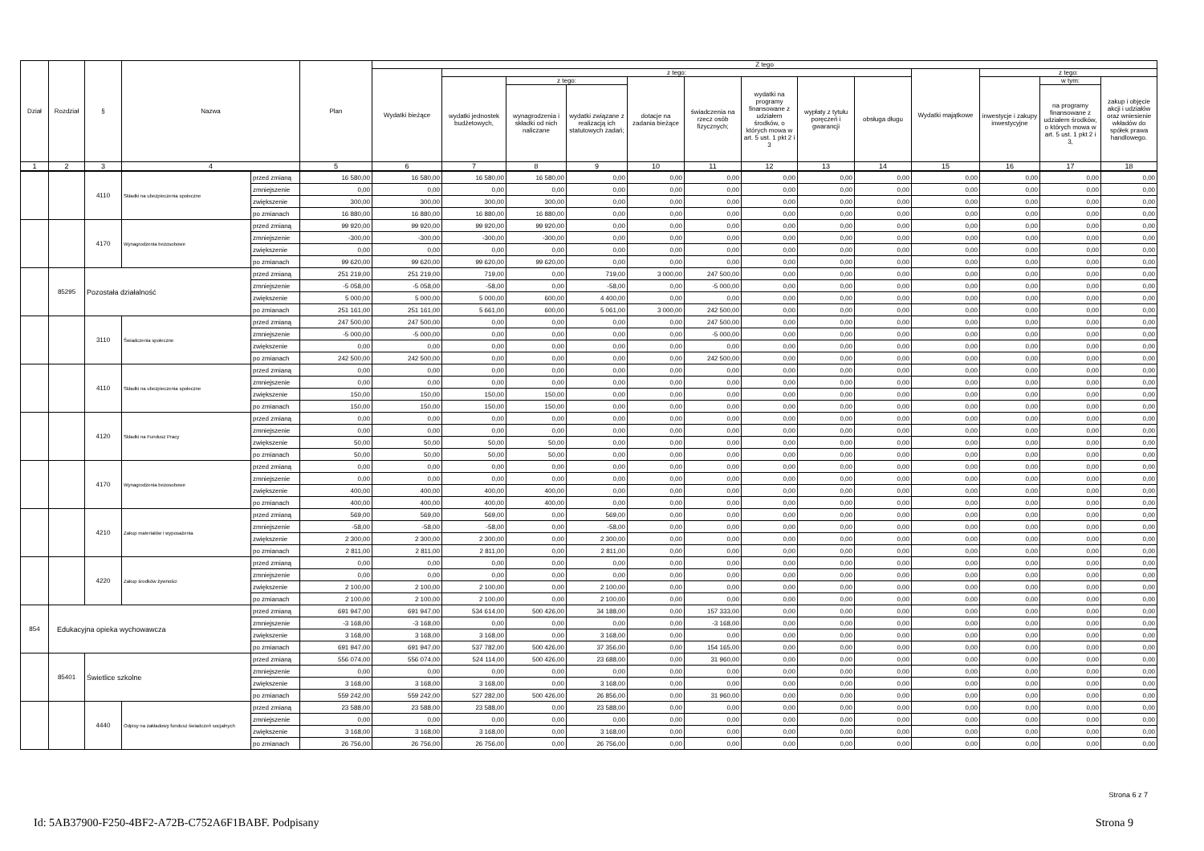| Dział | Rozdział | § | Nazwa | | Plan | Z tego | | | | | | | | | | | | |
| --- | --- | --- | --- | --- | --- | --- | --- | --- | --- | --- | --- | --- | --- | --- | --- | --- | --- | --- |
| | | | | | | Wydatki bieżące | z tego: | | | | | | | | Wydatki majątkowe | z tego: | | |
| | | | | | | | wydatki jednostek budżetowych, | z tego: | | dotacje na zadania bieżące | świadczenia na rzecz osób fizycznych; | wydatki na programy finansowane z udziałem środków, o których mowa w art. 5 ust. 1 pkt 2 i 3 | wypłaty z tytułu poręczeń i gwarancji | obsługa długu | | inwestycje i zakupy inwestycyjne | w tym: | zakup i objęcie akcji i udziałów oraz wniesienie wkładów do spółek prawa handlowego. |
| | | | | | | | | wynagrodzenia i składki od nich naliczane | wydatki związane z realizacją ich statutowych zadań; | | | | | | | | na programy finansowane z udziałem środków, o których mowa w art. 5 ust. 1 pkt 2 i 3, | |
| 1 | 2 | 3 | 4 | | 5 | 6 | 7 | 8 | 9 | 10 | 11 | 12 | 13 | 14 | 15 | 16 | 17 | 18 |
| | | 4110 | Składki na ubezpieczenia społeczne | przed zmianą | 16 580,00 | 16 580,00 | 16 580,00 | 16 580,00 | 0,00 | 0,00 | 0,00 | 0,00 | 0,00 | 0,00 | 0,00 | 0,00 | 0,00 | 0,00 |
| | | | | zmniejszenie | 0,00 | 0,00 | 0,00 | 0,00 | 0,00 | 0,00 | 0,00 | 0,00 | 0,00 | 0,00 | 0,00 | 0,00 | 0,00 | 0,00 |
| | | | | zwiększenie | 300,00 | 300,00 | 300,00 | 300,00 | 0,00 | 0,00 | 0,00 | 0,00 | 0,00 | 0,00 | 0,00 | 0,00 | 0,00 | 0,00 |
| | | | | po zmianach | 16 880,00 | 16 880,00 | 16 880,00 | 16 880,00 | 0,00 | 0,00 | 0,00 | 0,00 | 0,00 | 0,00 | 0,00 | 0,00 | 0,00 | 0,00 |
| | | 4170 | Wynagrodzenia bezosobowe | przed zmianą | 99 920,00 | 99 920,00 | 99 920,00 | 99 920,00 | 0,00 | 0,00 | 0,00 | 0,00 | 0,00 | 0,00 | 0,00 | 0,00 | 0,00 | 0,00 |
| | | | | zmniejszenie | -300,00 | -300,00 | -300,00 | -300,00 | 0,00 | 0,00 | 0,00 | 0,00 | 0,00 | 0,00 | 0,00 | 0,00 | 0,00 | 0,00 |
| | | | | zwiększenie | 0,00 | 0,00 | 0,00 | 0,00 | 0,00 | 0,00 | 0,00 | 0,00 | 0,00 | 0,00 | 0,00 | 0,00 | 0,00 | 0,00 |
| | | | | po zmianach | 99 620,00 | 99 620,00 | 99 620,00 | 99 620,00 | 0,00 | 0,00 | 0,00 | 0,00 | 0,00 | 0,00 | 0,00 | 0,00 | 0,00 | 0,00 |
| | 85295 | Pozostała działalność | | przed zmianą | 251 219,00 | 251 219,00 | 719,00 | 0,00 | 719,00 | 3 000,00 | 247 500,00 | 0,00 | 0,00 | 0,00 | 0,00 | 0,00 | 0,00 | 0,00 |
| | | | | zmniejszenie | -5 058,00 | -5 058,00 | -58,00 | 0,00 | -58,00 | 0,00 | -5 000,00 | 0,00 | 0,00 | 0,00 | 0,00 | 0,00 | 0,00 | 0,00 |
| | | | | zwiększenie | 5 000,00 | 5 000,00 | 5 000,00 | 600,00 | 4 400,00 | 0,00 | 0,00 | 0,00 | 0,00 | 0,00 | 0,00 | 0,00 | 0,00 | 0,00 |
| | | | | po zmianach | 251 161,00 | 251 161,00 | 5 661,00 | 600,00 | 5 061,00 | 3 000,00 | 242 500,00 | 0,00 | 0,00 | 0,00 | 0,00 | 0,00 | 0,00 | 0,00 |
| | | 3110 | Świadczenia społeczne | przed zmianą | 247 500,00 | 247 500,00 | 0,00 | 0,00 | 0,00 | 0,00 | 247 500,00 | 0,00 | 0,00 | 0,00 | 0,00 | 0,00 | 0,00 | 0,00 |
| | | | | zmniejszenie | -5 000,00 | -5 000,00 | 0,00 | 0,00 | 0,00 | 0,00 | -5 000,00 | 0,00 | 0,00 | 0,00 | 0,00 | 0,00 | 0,00 | 0,00 |
| | | | | zwiększenie | 0,00 | 0,00 | 0,00 | 0,00 | 0,00 | 0,00 | 0,00 | 0,00 | 0,00 | 0,00 | 0,00 | 0,00 | 0,00 | 0,00 |
| | | | | po zmianach | 242 500,00 | 242 500,00 | 0,00 | 0,00 | 0,00 | 0,00 | 242 500,00 | 0,00 | 0,00 | 0,00 | 0,00 | 0,00 | 0,00 | 0,00 |
| | | 4110 | Składki na ubezpieczenia społeczne | przed zmianą | 0,00 | 0,00 | 0,00 | 0,00 | 0,00 | 0,00 | 0,00 | 0,00 | 0,00 | 0,00 | 0,00 | 0,00 | 0,00 | 0,00 |
| | | | | zmniejszenie | 0,00 | 0,00 | 0,00 | 0,00 | 0,00 | 0,00 | 0,00 | 0,00 | 0,00 | 0,00 | 0,00 | 0,00 | 0,00 | 0,00 |
| | | | | zwiększenie | 150,00 | 150,00 | 150,00 | 150,00 | 0,00 | 0,00 | 0,00 | 0,00 | 0,00 | 0,00 | 0,00 | 0,00 | 0,00 | 0,00 |
| | | | | po zmianach | 150,00 | 150,00 | 150,00 | 150,00 | 0,00 | 0,00 | 0,00 | 0,00 | 0,00 | 0,00 | 0,00 | 0,00 | 0,00 | 0,00 |
| | | 4120 | Składki na Fundusz Pracy | przed zmianą | 0,00 | 0,00 | 0,00 | 0,00 | 0,00 | 0,00 | 0,00 | 0,00 | 0,00 | 0,00 | 0,00 | 0,00 | 0,00 | 0,00 |
| | | | | zmniejszenie | 0,00 | 0,00 | 0,00 | 0,00 | 0,00 | 0,00 | 0,00 | 0,00 | 0,00 | 0,00 | 0,00 | 0,00 | 0,00 | 0,00 |
| | | | | zwiększenie | 50,00 | 50,00 | 50,00 | 50,00 | 0,00 | 0,00 | 0,00 | 0,00 | 0,00 | 0,00 | 0,00 | 0,00 | 0,00 | 0,00 |
| | | | | po zmianach | 50,00 | 50,00 | 50,00 | 50,00 | 0,00 | 0,00 | 0,00 | 0,00 | 0,00 | 0,00 | 0,00 | 0,00 | 0,00 | 0,00 |
| | | 4170 | Wynagrodzenia bezosobowe | przed zmianą | 0,00 | 0,00 | 0,00 | 0,00 | 0,00 | 0,00 | 0,00 | 0,00 | 0,00 | 0,00 | 0,00 | 0,00 | 0,00 | 0,00 |
| | | | | zmniejszenie | 0,00 | 0,00 | 0,00 | 0,00 | 0,00 | 0,00 | 0,00 | 0,00 | 0,00 | 0,00 | 0,00 | 0,00 | 0,00 | 0,00 |
| | | | | zwiększenie | 400,00 | 400,00 | 400,00 | 400,00 | 0,00 | 0,00 | 0,00 | 0,00 | 0,00 | 0,00 | 0,00 | 0,00 | 0,00 | 0,00 |
| | | | | po zmianach | 400,00 | 400,00 | 400,00 | 400,00 | 0,00 | 0,00 | 0,00 | 0,00 | 0,00 | 0,00 | 0,00 | 0,00 | 0,00 | 0,00 |
| | | 4210 | Zakup materiałów i wyposażenia | przed zmianą | 569,00 | 569,00 | 569,00 | 0,00 | 569,00 | 0,00 | 0,00 | 0,00 | 0,00 | 0,00 | 0,00 | 0,00 | 0,00 | 0,00 |
| | | | | zmniejszenie | -58,00 | -58,00 | -58,00 | 0,00 | -58,00 | 0,00 | 0,00 | 0,00 | 0,00 | 0,00 | 0,00 | 0,00 | 0,00 | 0,00 |
| | | | | zwiększenie | 2 300,00 | 2 300,00 | 2 300,00 | 0,00 | 2 300,00 | 0,00 | 0,00 | 0,00 | 0,00 | 0,00 | 0,00 | 0,00 | 0,00 | 0,00 |
| | | | | po zmianach | 2 811,00 | 2 811,00 | 2 811,00 | 0,00 | 2 811,00 | 0,00 | 0,00 | 0,00 | 0,00 | 0,00 | 0,00 | 0,00 | 0,00 | 0,00 |
| | | 4220 | Zakup środków żywności | przed zmianą | 0,00 | 0,00 | 0,00 | 0,00 | 0,00 | 0,00 | 0,00 | 0,00 | 0,00 | 0,00 | 0,00 | 0,00 | 0,00 | 0,00 |
| | | | | zmniejszenie | 0,00 | 0,00 | 0,00 | 0,00 | 0,00 | 0,00 | 0,00 | 0,00 | 0,00 | 0,00 | 0,00 | 0,00 | 0,00 | 0,00 |
| | | | | zwiększenie | 2 100,00 | 2 100,00 | 2 100,00 | 0,00 | 2 100,00 | 0,00 | 0,00 | 0,00 | 0,00 | 0,00 | 0,00 | 0,00 | 0,00 | 0,00 |
| | | | | po zmianach | 2 100,00 | 2 100,00 | 2 100,00 | 0,00 | 2 100,00 | 0,00 | 0,00 | 0,00 | 0,00 | 0,00 | 0,00 | 0,00 | 0,00 | 0,00 |
| 854 | Edukacyjna opieka wychowawcza | | | przed zmianą | 691 947,00 | 691 947,00 | 534 614,00 | 500 426,00 | 34 188,00 | 0,00 | 157 333,00 | 0,00 | 0,00 | 0,00 | 0,00 | 0,00 | 0,00 | 0,00 |
| | | | | zmniejszenie | -3 168,00 | -3 168,00 | 0,00 | 0,00 | 0,00 | 0,00 | -3 168,00 | 0,00 | 0,00 | 0,00 | 0,00 | 0,00 | 0,00 | 0,00 |
| | | | | zwiększenie | 3 168,00 | 3 168,00 | 3 168,00 | 0,00 | 3 168,00 | 0,00 | 0,00 | 0,00 | 0,00 | 0,00 | 0,00 | 0,00 | 0,00 | 0,00 |
| | | | | po zmianach | 691 947,00 | 691 947,00 | 537 782,00 | 500 426,00 | 37 356,00 | 0,00 | 154 165,00 | 0,00 | 0,00 | 0,00 | 0,00 | 0,00 | 0,00 | 0,00 |
| | 85401 | Świetlice szkolne | | przed zmianą | 556 074,00 | 556 074,00 | 524 114,00 | 500 426,00 | 23 688,00 | 0,00 | 31 960,00 | 0,00 | 0,00 | 0,00 | 0,00 | 0,00 | 0,00 | 0,00 |
| | | | | zmniejszenie | 0,00 | 0,00 | 0,00 | 0,00 | 0,00 | 0,00 | 0,00 | 0,00 | 0,00 | 0,00 | 0,00 | 0,00 | 0,00 | 0,00 |
| | | | | zwiększenie | 3 168,00 | 3 168,00 | 3 168,00 | 0,00 | 3 168,00 | 0,00 | 0,00 | 0,00 | 0,00 | 0,00 | 0,00 | 0,00 | 0,00 | 0,00 |
| | | | | po zmianach | 559 242,00 | 559 242,00 | 527 282,00 | 500 426,00 | 26 856,00 | 0,00 | 31 960,00 | 0,00 | 0,00 | 0,00 | 0,00 | 0,00 | 0,00 | 0,00 |
| | | 4440 | Odpisy na zakładowy fundusz świadczeń socjalnych | przed zmianą | 23 588,00 | 23 588,00 | 23 588,00 | 0,00 | 23 588,00 | 0,00 | 0,00 | 0,00 | 0,00 | 0,00 | 0,00 | 0,00 | 0,00 | 0,00 |
| | | | | zmniejszenie | 0,00 | 0,00 | 0,00 | 0,00 | 0,00 | 0,00 | 0,00 | 0,00 | 0,00 | 0,00 | 0,00 | 0,00 | 0,00 | 0,00 |
| | | | | zwiększenie | 3 168,00 | 3 168,00 | 3 168,00 | 0,00 | 3 168,00 | 0,00 | 0,00 | 0,00 | 0,00 | 0,00 | 0,00 | 0,00 | 0,00 | 0,00 |
| | | | | po zmianach | 26 756,00 | 26 756,00 | 26 756,00 | 0,00 | 26 756,00 | 0,00 | 0,00 | 0,00 | 0,00 | 0,00 | 0,00 | 0,00 | 0,00 | 0,00 |
Strona 6 z 7
Id: 5AB37900-F250-4BF2-A72B-C752A6F1BABF. Podpisany Strona 9